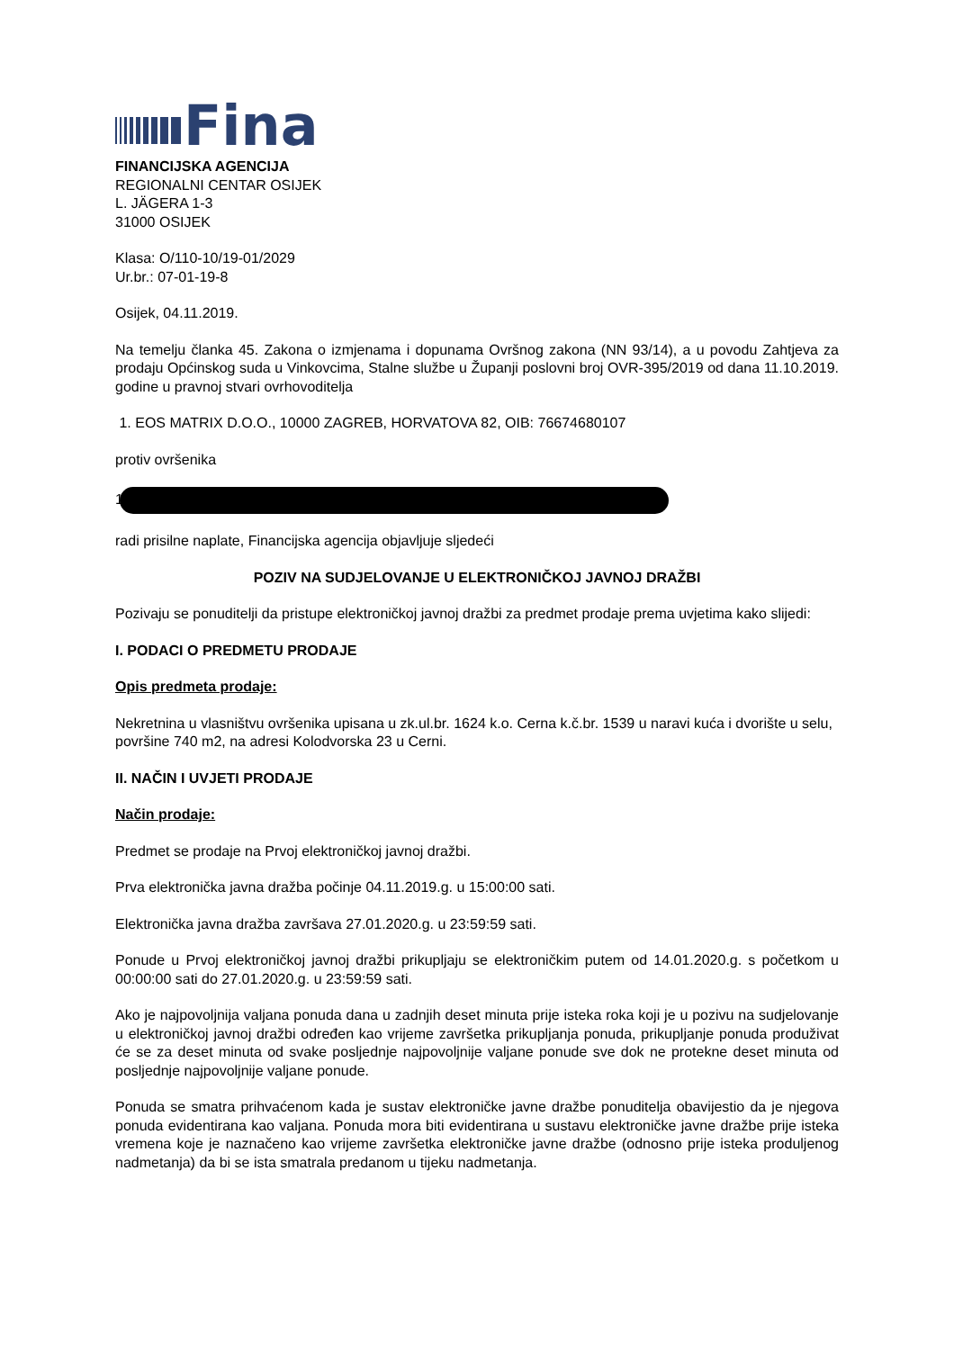Fina
FINANCIJSKA AGENCIJA
REGIONALNI CENTAR OSIJEK
L. JÄGERA 1-3
31000 OSIJEK
Klasa: O/110-10/19-01/2029
Ur.br.: 07-01-19-8
Osijek, 04.11.2019.
Na temelju članka 45. Zakona o izmjenama i dopunama Ovršnog zakona (NN 93/14), a u povodu Zahtjeva za prodaju Općinskog suda u Vinkovcima, Stalne službe u Županji poslovni broj OVR-395/2019 od dana 11.10.2019. godine u pravnoj stvari ovrhovoditelja
1. EOS MATRIX D.O.O., 10000 ZAGREB, HORVATOVA 82, OIB: 76674680107
protiv ovršenika
1
radi prisilne naplate, Financijska agencija objavljuje sljedeći
POZIV NA SUDJELOVANJE U ELEKTRONIČKOJ JAVNOJ DRAŽBI
Pozivaju se ponuditelji da pristupe elektroničkoj javnoj dražbi za predmet prodaje prema uvjetima kako slijedi:
I. PODACI O PREDMETU PRODAJE
Opis predmeta prodaje:
Nekretnina u vlasništvu ovršenika upisana u zk.ul.br. 1624 k.o. Cerna k.č.br. 1539 u naravi kuća i dvorište u selu, površine 740 m2, na adresi Kolodvorska 23 u Cerni.
II. NAČIN I UVJETI PRODAJE
Način prodaje:
Predmet se prodaje na Prvoj elektroničkoj javnoj dražbi.
Prva elektronička javna dražba počinje 04.11.2019.g. u 15:00:00 sati.
Elektronička javna dražba završava 27.01.2020.g. u 23:59:59 sati.
Ponude u Prvoj elektroničkoj javnoj dražbi prikupljaju se elektroničkim putem od 14.01.2020.g. s početkom u 00:00:00 sati do 27.01.2020.g. u 23:59:59 sati.
Ako je najpovoljnija valjana ponuda dana u zadnjih deset minuta prije isteka roka koji je u pozivu na sudjelovanje u elektroničkoj javnoj dražbi određen kao vrijeme završetka prikupljanja ponuda, prikupljanje ponuda produživat će se za deset minuta od svake posljednje najpovoljnije valjane ponude sve dok ne protekne deset minuta od posljednje najpovoljnije valjane ponude.
Ponuda se smatra prihvaćenom kada je sustav elektroničke javne dražbe ponuditelja obavijestio da je njegova ponuda evidentirana kao valjana. Ponuda mora biti evidentirana u sustavu elektroničke javne dražbe prije isteka vremena koje je naznačeno kao vrijeme završetka elektroničke javne dražbe (odnosno prije isteka produljenog nadmetanja) da bi se ista smatrala predanom u tijeku nadmetanja.